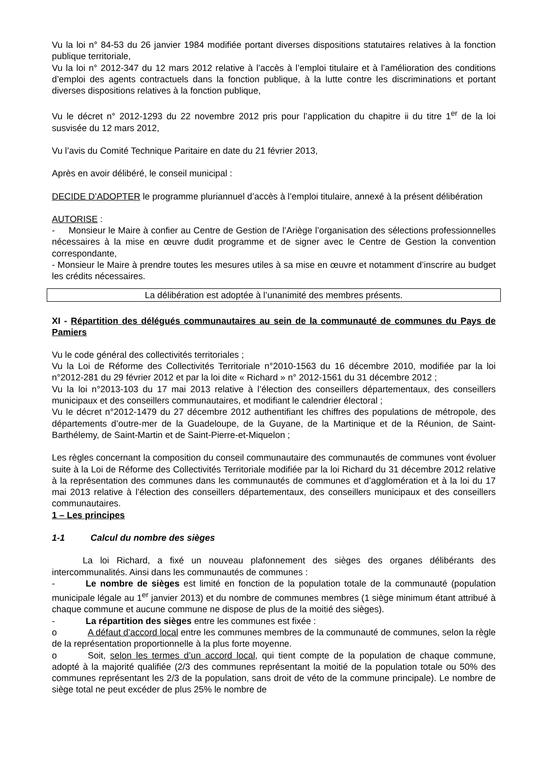Vu la loi n° 84-53 du 26 janvier 1984 modifiée portant diverses dispositions statutaires relatives à la fonction publique territoriale,
Vu la loi n° 2012-347 du 12 mars 2012 relative à l’accès à l’emploi titulaire et à l’amélioration des conditions d’emploi des agents contractuels dans la fonction publique, à la lutte contre les discriminations et portant diverses dispositions relatives à la fonction publique,
Vu le décret n° 2012-1293 du 22 novembre 2012 pris pour l’application du chapitre ii du titre 1<sup>er</sup> de la loi susvisée du 12 mars 2012,
Vu l’avis du Comité Technique Paritaire en date du 21 février 2013,
Après en avoir délibéré, le conseil municipal :
DECIDE D’ADOPTER le programme pluriannuel d’accès à l’emploi titulaire, annexé à la présent délibération
AUTORISE :
- Monsieur le Maire à confier au Centre de Gestion de l’Ariège l’organisation des sélections professionnelles nécessaires à la mise en œuvre dudit programme et de signer avec le Centre de Gestion la convention correspondante,
- Monsieur le Maire à prendre toutes les mesures utiles à sa mise en œuvre et notamment d’inscrire au budget les crédits nécessaires.
La délibération est adoptée à l’unanimité des membres présents.
XI - Répartition des délégués communautaires au sein de la communauté de communes du Pays de Pamiers
Vu le code général des collectivités territoriales ;
Vu la Loi de Réforme des Collectivités Territoriale n°2010-1563 du 16 décembre 2010, modifiée par la loi n°2012-281 du 29 février 2012 et par la loi dite « Richard » n° 2012-1561 du 31 décembre 2012 ;
Vu la loi n°2013-103 du 17 mai 2013 relative à l’élection des conseillers départementaux, des conseillers municipaux et des conseillers communautaires, et modifiant le calendrier électoral ;
Vu le décret n°2012-1479 du 27 décembre 2012 authentifiant les chiffres des populations de métropole, des départements d’outre-mer de la Guadeloupe, de la Guyane, de la Martinique et de la Réunion, de Saint-Barthélemy, de Saint-Martin et de Saint-Pierre-et-Miquelon ;
Les règles concernant la composition du conseil communautaire des communautés de communes vont évoluer suite à la Loi de Réforme des Collectivités Territoriale modifiée par la loi Richard du 31 décembre 2012 relative à la représentation des communes dans les communautés de communes et d’agglomération et à la loi du 17 mai 2013 relative à l’élection des conseillers départementaux, des conseillers municipaux et des conseillers communautaires.
1 – Les principes
1-1 Calcul du nombre des sièges
La loi Richard, a fixé un nouveau plafonnement des sièges des organes délibérants des intercommunalités. Ainsi dans les communautés de communes :
- Le nombre de sièges est limité en fonction de la population totale de la communauté (population municipale légale au 1<sup>er</sup> janvier 2013) et du nombre de communes membres (1 siège minimum étant attribué à chaque commune et aucune commune ne dispose de plus de la moitié des sièges).
- La répartition des sièges entre les communes est fixée :
o A défaut d’accord local entre les communes membres de la communauté de communes, selon la règle de la représentation proportionnelle à la plus forte moyenne.
o Soit, selon les termes d’un accord local, qui tient compte de la population de chaque commune, adopté à la majorité qualifiée (2/3 des communes représentant la moitié de la population totale ou 50% des communes représentant les 2/3 de la population, sans droit de véto de la commune principale). Le nombre de siège total ne peut excéder de plus 25% le nombre de